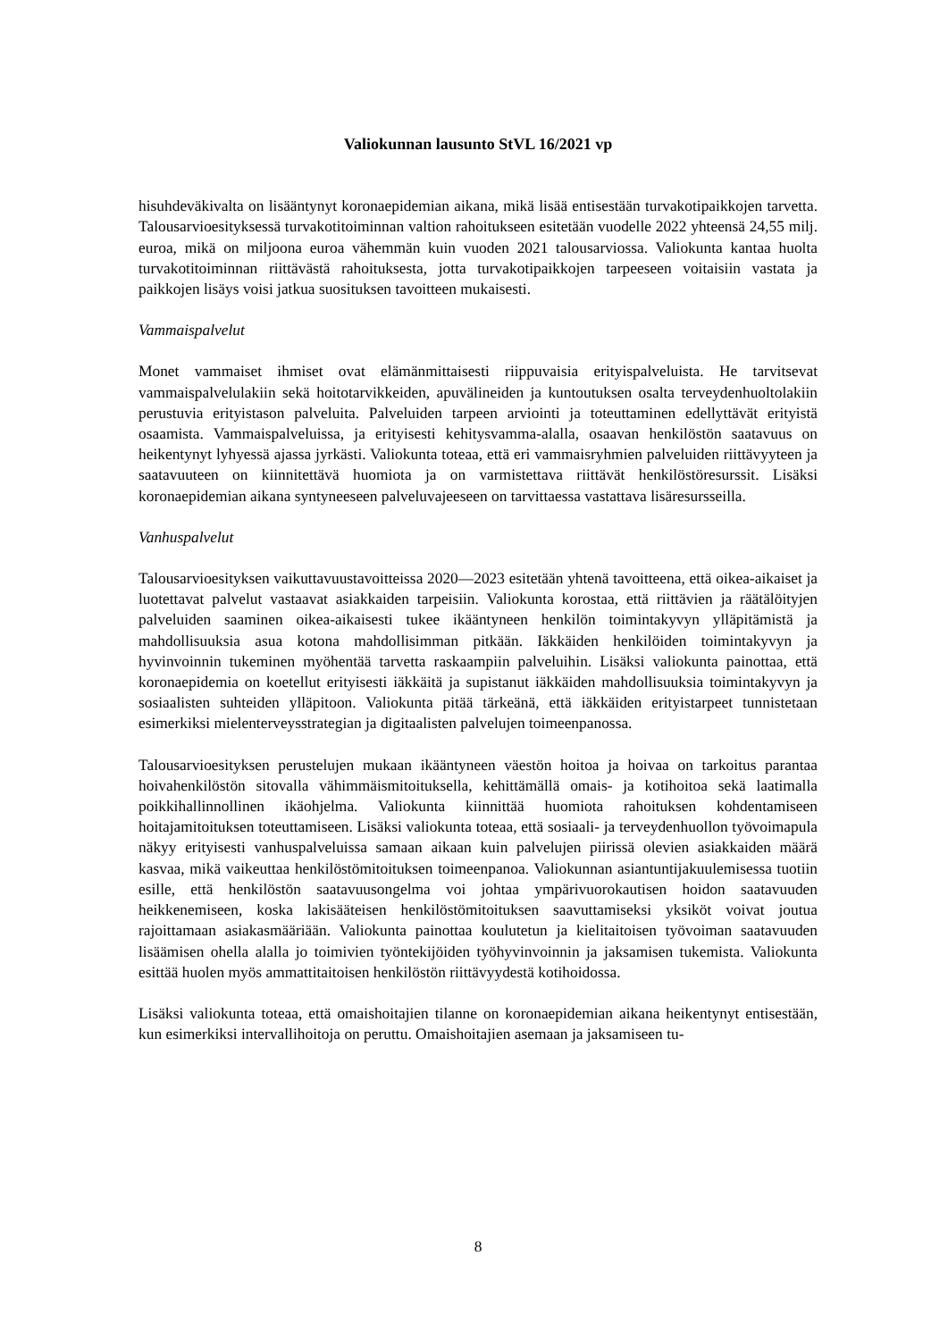Valiokunnan lausunto StVL 16/2021 vp
hisuhdeväkivalta on lisääntynyt koronaepidemian aikana, mikä lisää entisestään turvakotipaikkojen tarvetta. Talousarvioesityksessä turvakotitoiminnan valtion rahoitukseen esitetään vuodelle 2022 yhteensä 24,55 milj. euroa, mikä on miljoona euroa vähemmän kuin vuoden 2021 talousarviossa. Valiokunta kantaa huolta turvakotitoiminnan riittävästä rahoituksesta, jotta turvakotipaikkojen tarpeeseen voitaisiin vastata ja paikkojen lisäys voisi jatkua suosituksen tavoitteen mukaisesti.
Vammaispalvelut
Monet vammaiset ihmiset ovat elämänmittaisesti riippuvaisia erityispalveluista. He tarvitsevat vammaispalvelulakiin sekä hoitotarvikkeiden, apuvälineiden ja kuntoutuksen osalta terveydenhuoltolakiin perustuvia erityistason palveluita. Palveluiden tarpeen arviointi ja toteuttaminen edellyttävät erityistä osaamista. Vammaispalveluissa, ja erityisesti kehitysvamma-alalla, osaavan henkilöstön saatavuus on heikentynyt lyhyessä ajassa jyrkästi. Valiokunta toteaa, että eri vammaisryhmien palveluiden riittävyyteen ja saatavuuteen on kiinnitettävä huomiota ja on varmistettava riittävät henkilöstöresurssit. Lisäksi koronaepidemian aikana syntyneeseen palveluvajeeseen on tarvittaessa vastattava lisäresursseilla.
Vanhuspalvelut
Talousarvioesityksen vaikuttavuustavoitteissa 2020—2023 esitetään yhtenä tavoitteena, että oikea-aikaiset ja luotettavat palvelut vastaavat asiakkaiden tarpeisiin. Valiokunta korostaa, että riittävien ja räätälöityjen palveluiden saaminen oikea-aikaisesti tukee ikääntyneen henkilön toimintakyvyn ylläpitämistä ja mahdollisuuksia asua kotona mahdollisimman pitkään. Iäkkäiden henkilöiden toimintakyvyn ja hyvinvoinnin tukeminen myöhentää tarvetta raskaampiin palveluihin. Lisäksi valiokunta painottaa, että koronaepidemia on koetellut erityisesti iäkkäitä ja supistanut iäkkäiden mahdollisuuksia toimintakyvyn ja sosiaalisten suhteiden ylläpitoon. Valiokunta pitää tärkeänä, että iäkkäiden erityistarpeet tunnistetaan esimerkiksi mielenterveysstrategian ja digitaalisten palvelujen toimeenpanossa.
Talousarvioesityksen perustelujen mukaan ikääntyneen väestön hoitoa ja hoivaa on tarkoitus parantaa hoivahenkilöstön sitovalla vähimmäismitoituksella, kehittämällä omais- ja kotihoitoa sekä laatimalla poikkihallinnollinen ikäohjelma. Valiokunta kiinnittää huomiota rahoituksen kohdentamiseen hoitajamitoituksen toteuttamiseen. Lisäksi valiokunta toteaa, että sosiaali- ja terveydenhuollon työvoimapula näkyy erityisesti vanhuspalveluissa samaan aikaan kuin palvelujen piirissä olevien asiakkaiden määrä kasvaa, mikä vaikeuttaa henkilöstömitoituksen toimeenpanoa. Valiokunnan asiantuntijakuulemisessa tuotiin esille, että henkilöstön saatavuusongelma voi johtaa ympärivuorokautisen hoidon saatavuuden heikkenemiseen, koska lakisääteisen henkilöstömitoituksen saavuttamiseksi yksiköt voivat joutua rajoittamaan asiakasmääriään. Valiokunta painottaa koulutetun ja kielitaitoisen työvoiman saatavuuden lisäämisen ohella alalla jo toimivien työntekijöiden työhyvinvoinnin ja jaksamisen tukemista. Valiokunta esittää huolen myös ammattitaitoisen henkilöstön riittävyydestä kotihoidossa.
Lisäksi valiokunta toteaa, että omaishoitajien tilanne on koronaepidemian aikana heikentynyt entisestään, kun esimerkiksi intervallihoitoja on peruttu. Omaishoitajien asemaan ja jaksamiseen tu-
8